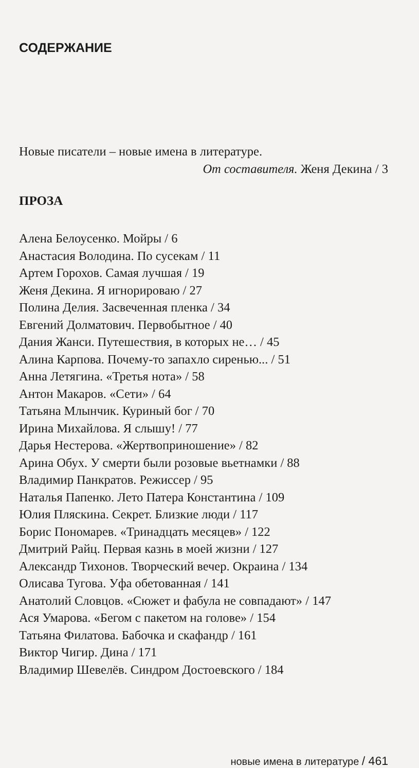СОДЕРЖАНИЕ
Новые писатели – новые имена в литературе.
От составителя. Женя Декина / 3
ПРОЗА
Алена Белоусенко. Мойры / 6
Анастасия Володина. По сусекам / 11
Артем Горохов. Самая лучшая / 19
Женя Декина. Я игнорироваю / 27
Полина Делия. Засвеченная пленка / 34
Евгений Долматович. Первобытное / 40
Дания Жанси. Путешествия, в которых не… / 45
Алина Карпова. Почему-то запахло сиренью... / 51
Анна Летягина. «Третья нота» / 58
Антон Макаров. «Сети» / 64
Татьяна Млынчик. Куриный бог / 70
Ирина Михайлова. Я слышу! / 77
Дарья Нестерова. «Жертвоприношение» / 82
Арина Обух. У смерти были розовые вьетнамки / 88
Владимир Панкратов. Режиссер / 95
Наталья Папенко. Лето Патера Константина / 109
Юлия Пляскина. Секрет. Близкие люди / 117
Борис Пономарев. «Тринадцать месяцев» / 122
Дмитрий Райц. Первая казнь в моей жизни / 127
Александр Тихонов. Творческий вечер. Окраина / 134
Олисава Тугова. Уфа обетованная / 141
Анатолий Словцов. «Сюжет и фабула не совпадают» / 147
Ася Умарова. «Бегом с пакетом на голове» / 154
Татьяна Филатова. Бабочка и скафандр / 161
Виктор Чигир. Дина / 171
Владимир Шевелёв. Синдром Достоевского / 184
новые имена в литературе / 461